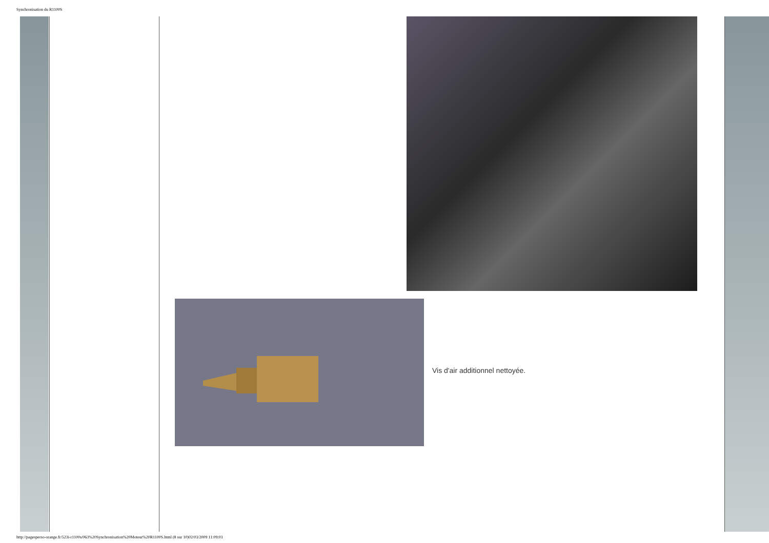Synchronisation du R1100S
Vis d'air additionnel nettoyée.
http://pagesperso-orange.fr/523i-r1100s/063%20Synchronisation%20Moteur%20R1100S.html (8 sur 10)02/03/2009 11:09:03